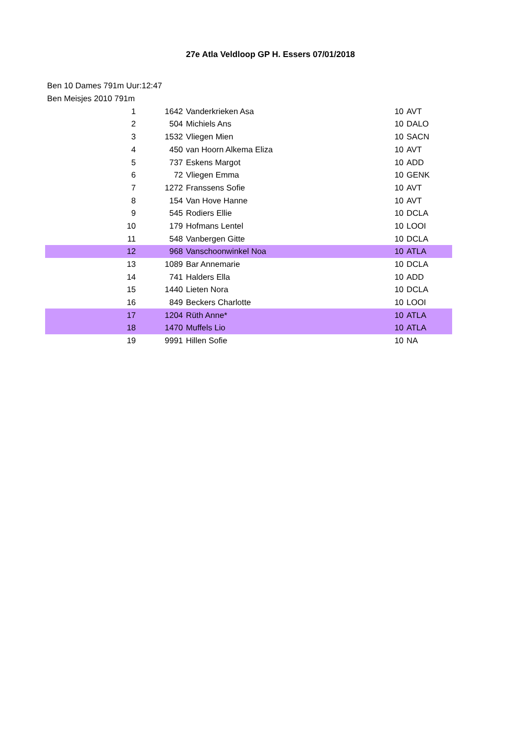27e Atla Veldloop GP H. Essers 07/01/2018
Ben 10 Dames 791m Uur:12:47
Ben Meisjes 2010 791m
| 1 | 1642 | Vanderkrieken Asa | 10 | AVT |
| 2 | 504 | Michiels Ans | 10 | DALO |
| 3 | 1532 | Vliegen Mien | 10 | SACN |
| 4 | 450 | van Hoorn Alkema Eliza | 10 | AVT |
| 5 | 737 | Eskens Margot | 10 | ADD |
| 6 | 72 | Vliegen Emma | 10 | GENK |
| 7 | 1272 | Franssens Sofie | 10 | AVT |
| 8 | 154 | Van Hove Hanne | 10 | AVT |
| 9 | 545 | Rodiers Ellie | 10 | DCLA |
| 10 | 179 | Hofmans Lentel | 10 | LOOI |
| 11 | 548 | Vanbergen Gitte | 10 | DCLA |
| 12 | 968 | Vanschoonwinkel Noa | 10 | ATLA |
| 13 | 1089 | Bar Annemarie | 10 | DCLA |
| 14 | 741 | Halders Ella | 10 | ADD |
| 15 | 1440 | Lieten Nora | 10 | DCLA |
| 16 | 849 | Beckers Charlotte | 10 | LOOI |
| 17 | 1204 | Rüth Anne* | 10 | ATLA |
| 18 | 1470 | Muffels Lio | 10 | ATLA |
| 19 | 9991 | Hillen Sofie | 10 | NA |